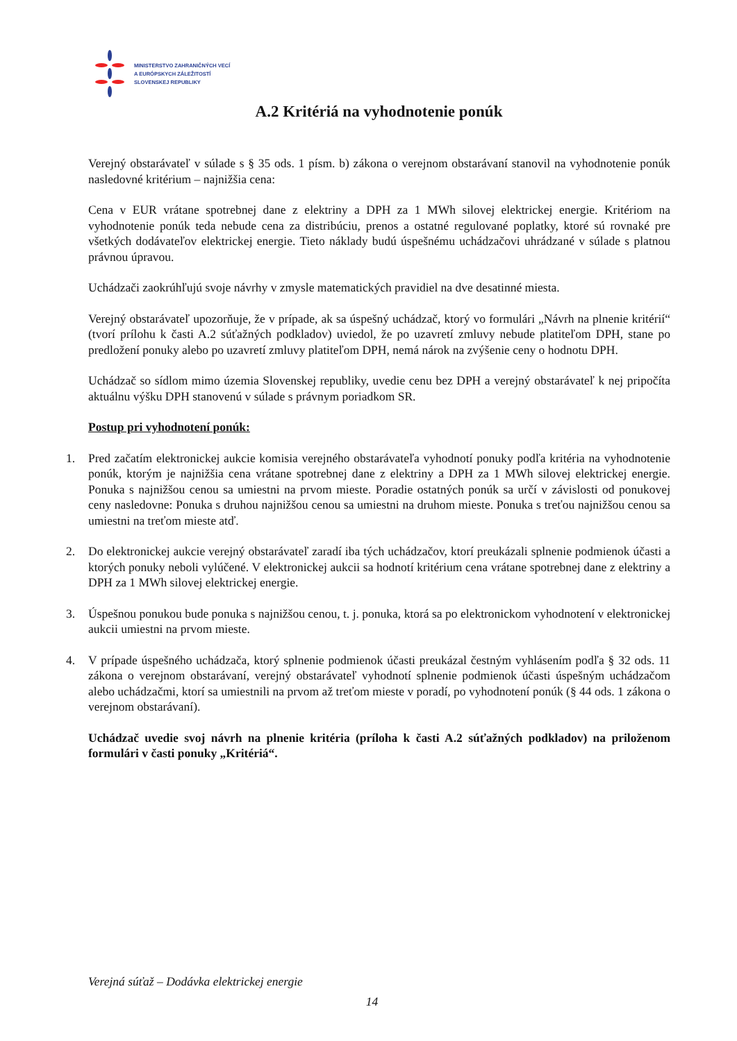MINISTERSTVO ZAHRANIČNÝCH VECÍ
A EURÓPSKYCH ZÁLEŽITOSTÍ
SLOVENSKEJ REPUBLIKY
A.2 Kritériá na vyhodnotenie ponúk
Verejný obstarávateľ v súlade s § 35 ods. 1 písm. b) zákona o verejnom obstarávaní stanovil na vyhodnotenie ponúk nasledovné kritérium – najnižšia cena:
Cena v EUR vrátane spotrebnej dane z elektriny a DPH za 1 MWh silovej elektrickej energie. Kritériom na vyhodnotenie ponúk teda nebude cena za distribúciu, prenos a ostatné regulované poplatky, ktoré sú rovnaké pre všetkých dodávateľov elektrickej energie. Tieto náklady budú úspešnému uchádzačovi uhrádzané v súlade s platnou právnou úpravou.
Uchádzači zaokrúhľujú svoje návrhy v zmysle matematických pravidiel na dve desatinné miesta.
Verejný obstarávateľ upozorňuje, že v prípade, ak sa úspešný uchádzač, ktorý vo formulári „Návrh na plnenie kritérií“ (tvorí prílohu k časti A.2 súťažných podkladov) uviedol, že po uzavretí zmluvy nebude platiteľom DPH, stane po predložení ponuky alebo po uzavretí zmluvy platiteľom DPH, nemá nárok na zvýšenie ceny o hodnotu DPH.
Uchádzač so sídlom mimo územia Slovenskej republiky, uvedie cenu bez DPH a verejný obstarávateľ k nej pripočíta aktuálnu výšku DPH stanovenú v súlade s právnym poriadkom SR.
Postup pri vyhodnotení ponúk:
1. Pred začatím elektronickej aukcie komisia verejného obstarávateľa vyhodnotí ponuky podľa kritéria na vyhodnotenie ponúk, ktorým je najnižšia cena vrátane spotrebnej dane z elektriny a DPH za 1 MWh silovej elektrickej energie. Ponuka s najnižšou cenou sa umiestni na prvom mieste. Poradie ostatných ponúk sa určí v závislosti od ponukovej ceny nasledovne: Ponuka s druhou najnižšou cenou sa umiestni na druhom mieste. Ponuka s treťou najnižšou cenou sa umiestni na treťom mieste atď.
2. Do elektronickej aukcie verejný obstarávateľ zaradí iba tých uchádzačov, ktorí preukázali splnenie podmienok účasti a ktorých ponuky neboli vylúčené. V elektronickej aukcii sa hodnotí kritérium cena vrátane spotrebnej dane z elektriny a DPH za 1 MWh silovej elektrickej energie.
3. Úspešnou ponukou bude ponuka s najnižšou cenou, t. j. ponuka, ktorá sa po elektronickom vyhodnotení v elektronickej aukcii umiestni na prvom mieste.
4. V prípade úspešného uchádzača, ktorý splnenie podmienok účasti preukázal čestným vyhlásením podľa § 32 ods. 11 zákona o verejnom obstarávaní, verejný obstarávateľ vyhodnotí splnenie podmienok účasti úspešným uchádzačom alebo uchádzačmi, ktorí sa umiestnili na prvom až treťom mieste v poradí, po vyhodnotení ponúk (§ 44 ods. 1 zákona o verejnom obstarávaní).
Uchádzač uvedie svoj návrh na plnenie kritéria (príloha k časti A.2 súťažných podkladov) na priloženom formulári v časti ponuky „Kritériá“.
Verejná súťaž – Dodávka elektrickej energie
14